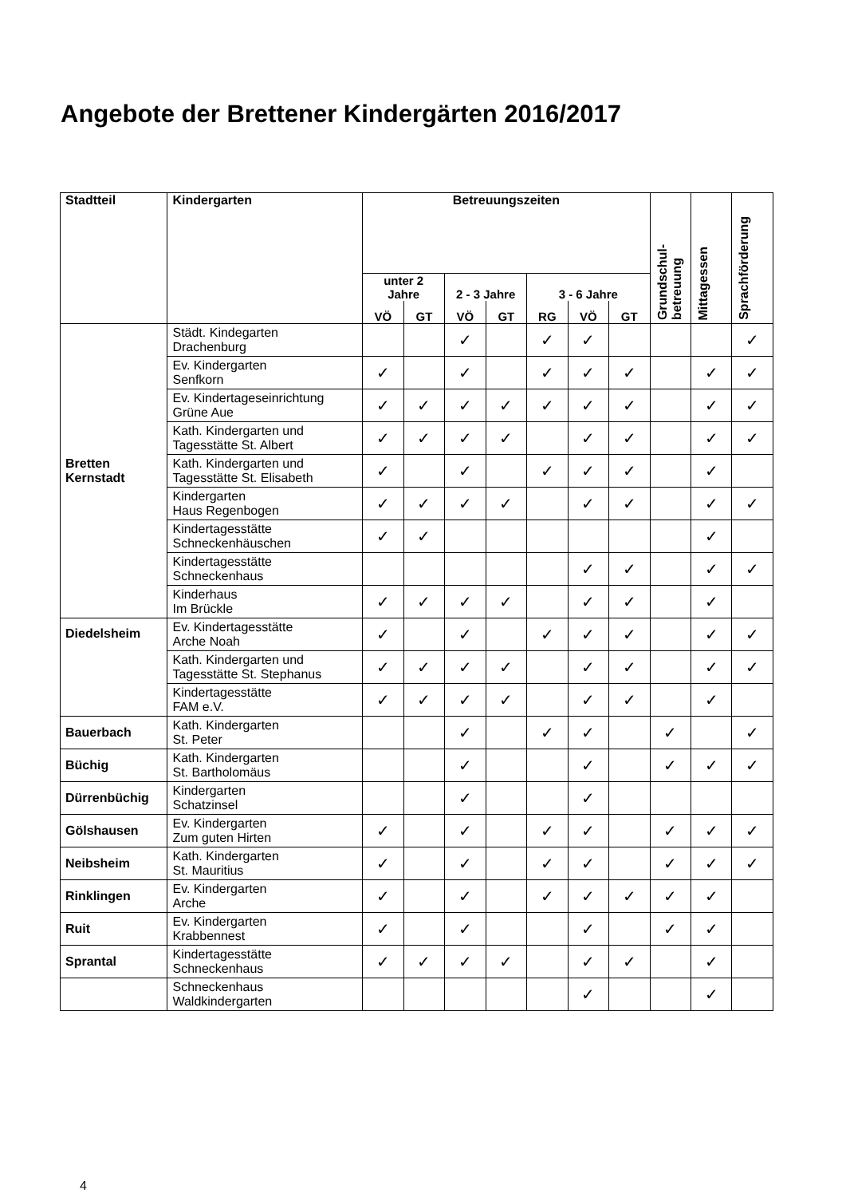Angebote der Brettener Kindergärten 2016/2017
| Stadtteil | Kindergarten | Betreuungszeiten | | | | | | | Grundschul- betreuung | Mittagessen | Sprachförderung |
| --- | --- | --- | --- | --- | --- | --- | --- | --- | --- | --- | --- |
| | | unter 2 Jahre | | 2 - 3 Jahre | | 3 - 6 Jahre | | | | | |
| | | VÖ | GT | VÖ | GT | RG | VÖ | GT | | | |
| Bretten Kernstadt | Städt. Kindegarten Drachenburg | | | ✓ | | ✓ | ✓ | | | | ✓ |
| | Ev. Kindergarten Senfkorn | ✓ | | ✓ | | ✓ | ✓ | ✓ | | ✓ | ✓ |
| | Ev. Kindertageseinrichtung Grüne Aue | ✓ | ✓ | ✓ | ✓ | ✓ | ✓ | ✓ | | ✓ | ✓ |
| | Kath. Kindergarten und Tagesstätte St. Albert | ✓ | ✓ | ✓ | ✓ | | ✓ | ✓ | | ✓ | ✓ |
| | Kath. Kindergarten und Tagesstätte St. Elisabeth | ✓ | | ✓ | | ✓ | ✓ | ✓ | | ✓ | |
| | Kindergarten Haus Regenbogen | ✓ | ✓ | ✓ | ✓ | | ✓ | ✓ | | ✓ | ✓ |
| | Kindertagesstätte Schneckenhäuschen | ✓ | ✓ | | | | | | | ✓ | |
| | Kindertagesstätte Schneckenhaus | | | | | | ✓ | ✓ | | ✓ | ✓ |
| | Kinderhaus Im Brückle | ✓ | ✓ | ✓ | ✓ | | ✓ | ✓ | | ✓ | |
| Diedelsheim | Ev. Kindertagesstätte Arche Noah | ✓ | | ✓ | | ✓ | ✓ | ✓ | | ✓ | ✓ |
| | Kath. Kindergarten und Tagesstätte St. Stephanus | ✓ | ✓ | ✓ | ✓ | | ✓ | ✓ | | ✓ | ✓ |
| | Kindertagesstätte FAM e.V. | ✓ | ✓ | ✓ | ✓ | | ✓ | ✓ | | ✓ | |
| Bauerbach | Kath. Kindergarten St. Peter | | | ✓ | | ✓ | ✓ | | ✓ | | ✓ |
| Büchig | Kath. Kindergarten St. Bartholomäus | | | ✓ | | | ✓ | | ✓ | ✓ | ✓ |
| Dürrenbüchig | Kindergarten Schatzinsel | | | ✓ | | | ✓ | | | | |
| Gölshausen | Ev. Kindergarten Zum guten Hirten | ✓ | | ✓ | | ✓ | ✓ | | ✓ | ✓ | ✓ |
| Neibsheim | Kath. Kindergarten St. Mauritius | ✓ | | ✓ | | ✓ | ✓ | | ✓ | ✓ | ✓ |
| Rinklingen | Ev. Kindergarten Arche | ✓ | | ✓ | | ✓ | ✓ | ✓ | ✓ | ✓ | |
| Ruit | Ev. Kindergarten Krabbennest | ✓ | | ✓ | | | ✓ | | ✓ | ✓ | |
| Sprantal | Kindertagesstätte Schneckenhaus | ✓ | ✓ | ✓ | ✓ | | ✓ | ✓ | | ✓ | |
| | Schneckenhaus Waldkindergarten | | | | | | ✓ | | | ✓ | |
4